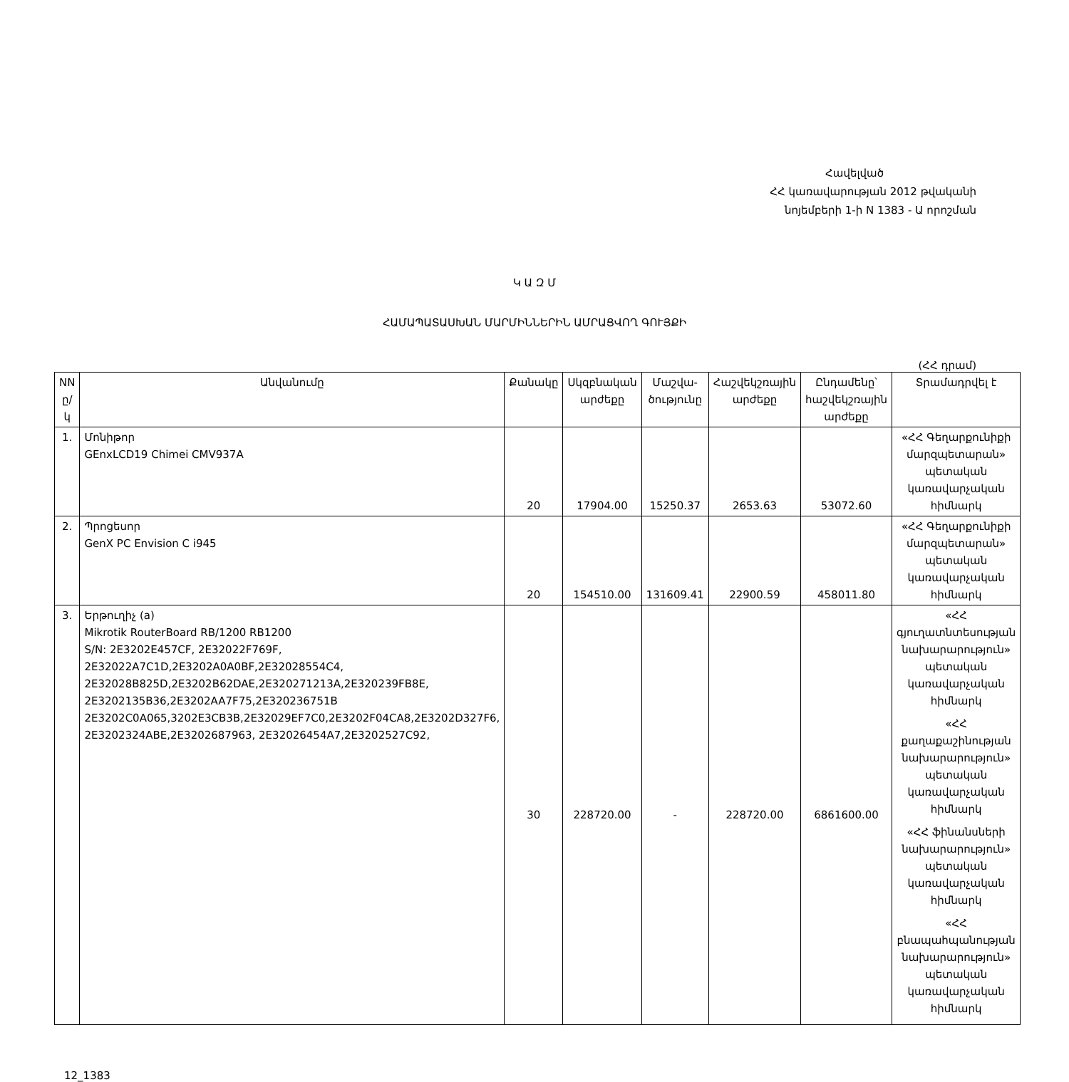Հավելված
ՀՀ կառավարության 2012 թվականի
նոյեմբերի 1-ի N 1383 - Ա որոշման
Կ Ա Զ Մ
ՀԱՄԱՊԱՏԱՍԽԱՆ ՄԱՐՄԻՆՆԵՐԻՆ ԱՄՐԱՑՎՈՂ ԳՈՒՅՔԻ
(ՀՀ դրամ)
| NN ը/կ | Անվանումը | Քանակը | Սկզբնական արժեքը | Մաշվա-ծությունը | Հաշվեկշռային արժեքը | Ընդամենը՝ հաշվեկշռային արժեքը | Տրամադրվել է |
| --- | --- | --- | --- | --- | --- | --- | --- |
| 1. | Մոնիթոր GEnxLCD19 Chimei CMV937A | 20 | 17904.00 | 15250.37 | 2653.63 | 53072.60 | «ՀՀ Գեղարքունիքի մարզպետարան» պետական կառավարչական հիմնարկ |
| 2. | Պրոցեսոր GenX PC Envision C i945 | 20 | 154510.00 | 131609.41 | 22900.59 | 458011.80 | «ՀՀ Գեղարքունիքի մարզպետարան» պետական կառավարչական հիմնարկ |
| 3. | Երթուղիչ (a) Mikrotik RouterBoard RB/1200 RB1200 S/N: 2E3202E457CF, 2E32022F769F, 2E32022A7C1D,2E3202A0A0BF,2E32028554C4, 2E32028B825D,2E3202B62DAE,2E320271213A,2E320239FB8E, 2E3202135B36,2E3202AA7F75,2E320236751B 2E3202C0A065,3202E3CB3B,2E32029EF7C0,2E3202F04CA8,2E3202D327F6, 2E3202324ABE,2E3202687963, 2E32026454A7,2E3202527C92, | 30 | 228720.00 | - | 228720.00 | 6861600.00 | «ՀՀ գյուղատնտեսության նախարարություն» պետական կառավարչական հիմնարկ «ՀՀ քաղաքաշինության նախարարություն» պետական կառավարչական հիմնարկ «ՀՀ ֆինանսների նախարարություն» պետական կառավարչական հիմնարկ «ՀՀ բնապահպանության նախարարություն» պետական կառավարչական հիմնարկ |
12_1383